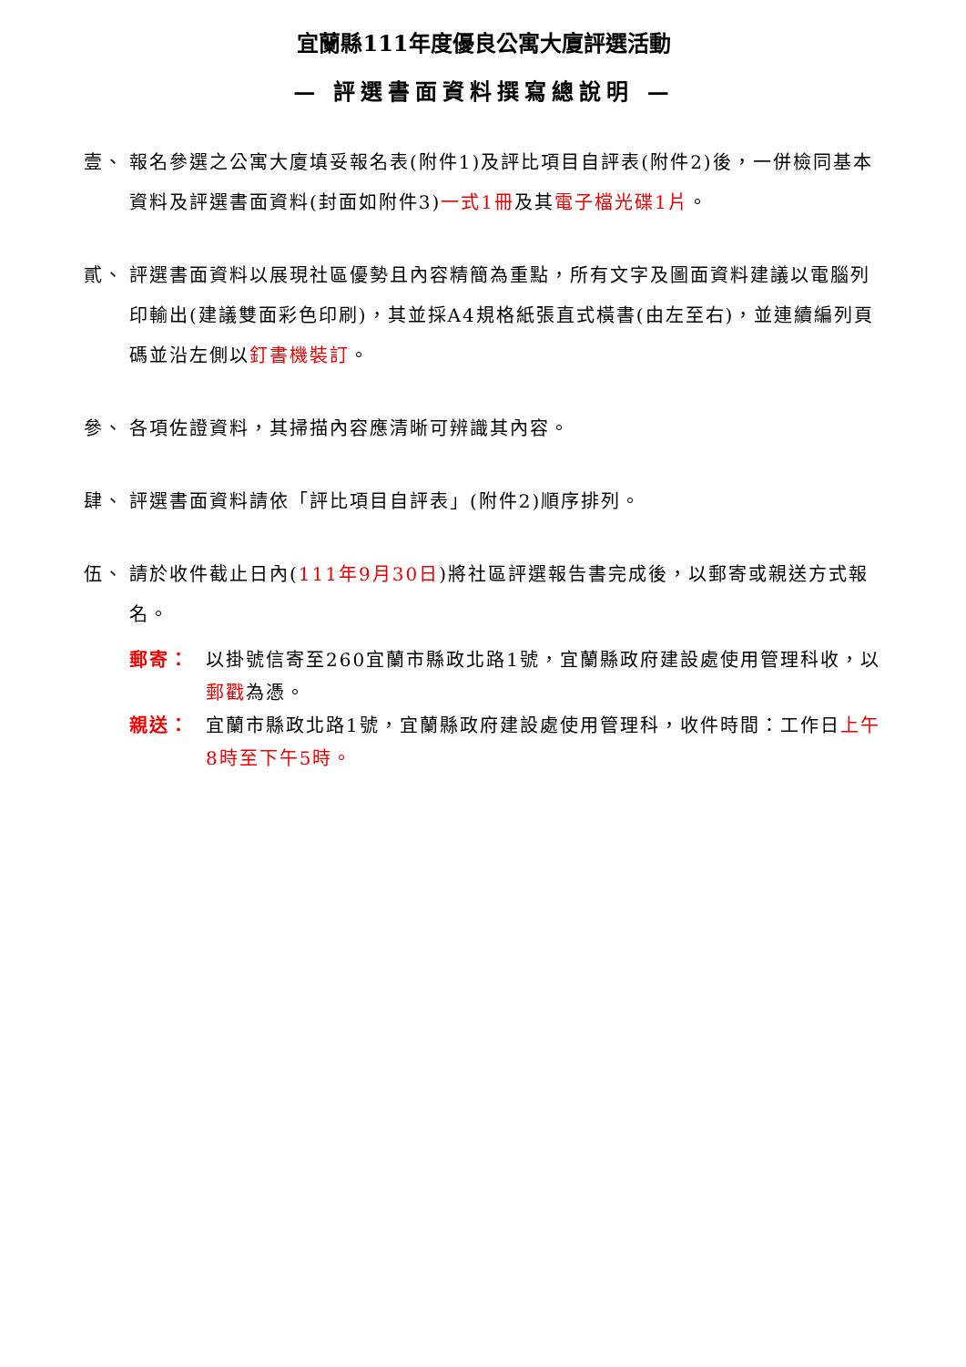宜蘭縣111年度優良公寓大廈評選活動
— 評選書面資料撰寫總說明 —
壹、 報名參選之公寓大廈填妥報名表(附件1)及評比項目自評表(附件2)後，一併檢同基本資料及評選書面資料(封面如附件3)一式1冊及其電子檔光碟1片。
貳、 評選書面資料以展現社區優勢且內容精簡為重點，所有文字及圖面資料建議以電腦列印輸出(建議雙面彩色印刷)，其並採A4規格紙張直式橫書(由左至右)，並連續編列頁碼並沿左側以釘書機裝訂。
參、 各項佐證資料，其掃描內容應清晰可辨識其內容。
肆、 評選書面資料請依「評比項目自評表」(附件2)順序排列。
伍、 請於收件截止日內(111年9月30日)將社區評選報告書完成後，以郵寄或親送方式報名。
郵寄： 以掛號信寄至260宜蘭市縣政北路1號，宜蘭縣政府建設處使用管理科收，以郵戳為憑。
親送： 宜蘭市縣政北路1號，宜蘭縣政府建設處使用管理科，收件時間：工作日上午8時至下午5時。